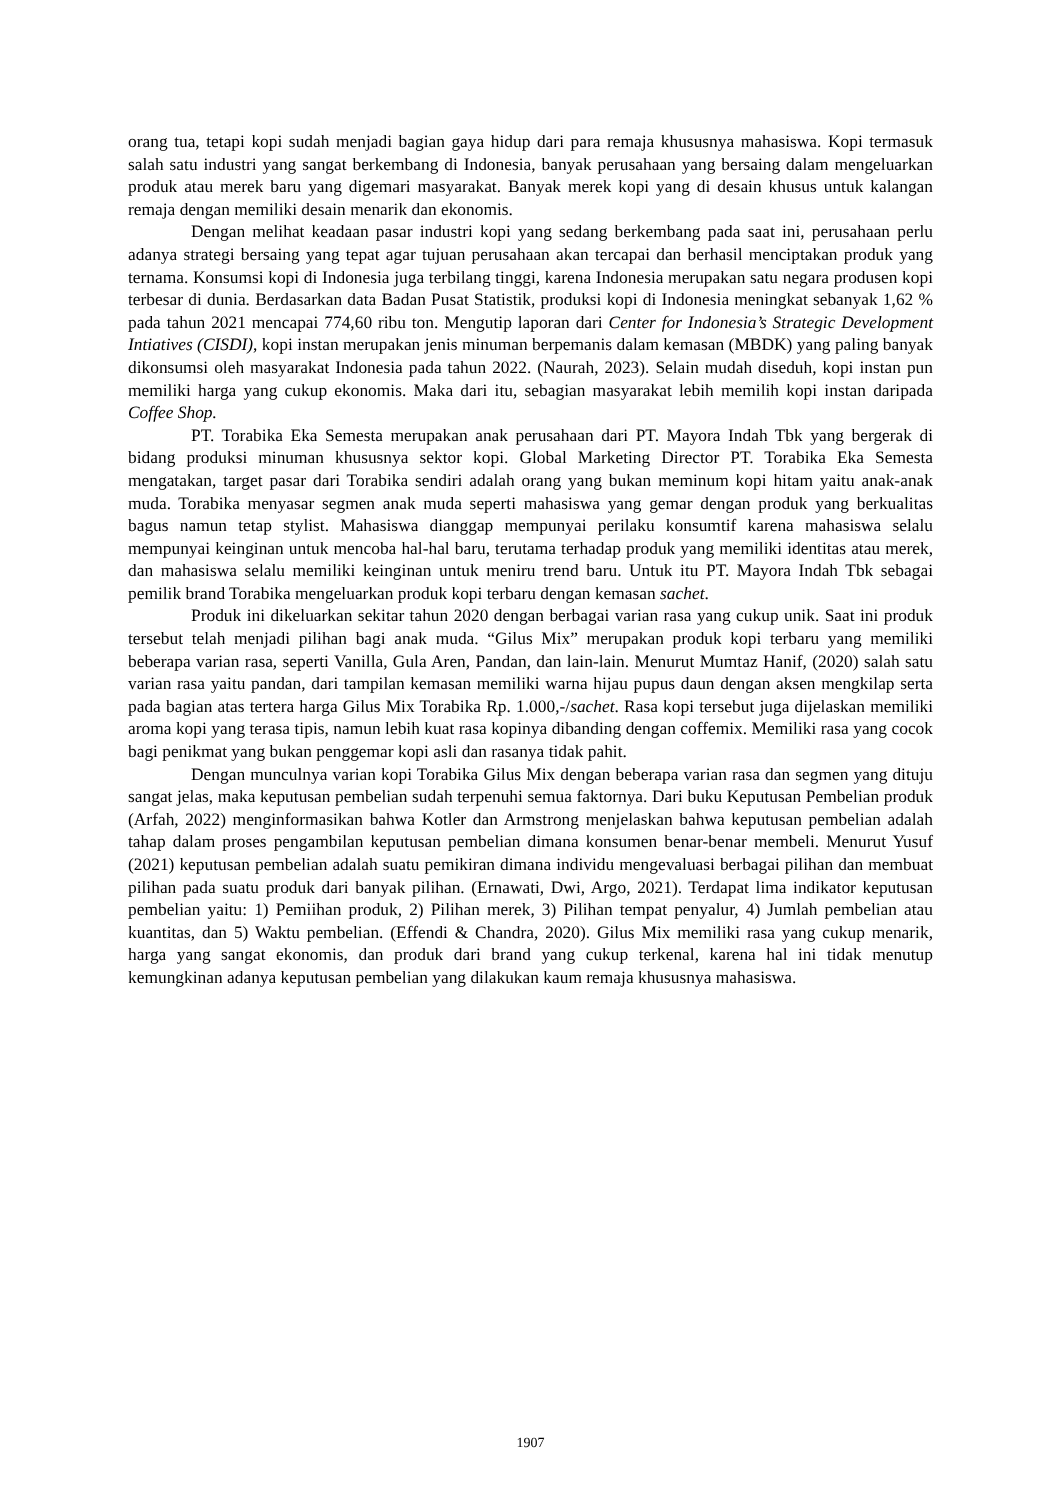orang tua, tetapi kopi sudah menjadi bagian gaya hidup dari para remaja khususnya mahasiswa. Kopi termasuk salah satu industri yang sangat berkembang di Indonesia, banyak perusahaan yang bersaing dalam mengeluarkan produk atau merek baru yang digemari masyarakat. Banyak merek kopi yang di desain khusus untuk kalangan remaja dengan memiliki desain menarik dan ekonomis.
Dengan melihat keadaan pasar industri kopi yang sedang berkembang pada saat ini, perusahaan perlu adanya strategi bersaing yang tepat agar tujuan perusahaan akan tercapai dan berhasil menciptakan produk yang ternama. Konsumsi kopi di Indonesia juga terbilang tinggi, karena Indonesia merupakan satu negara produsen kopi terbesar di dunia. Berdasarkan data Badan Pusat Statistik, produksi kopi di Indonesia meningkat sebanyak 1,62 % pada tahun 2021 mencapai 774,60 ribu ton. Mengutip laporan dari Center for Indonesia’s Strategic Development Intiatives (CISDI), kopi instan merupakan jenis minuman berpemanis dalam kemasan (MBDK) yang paling banyak dikonsumsi oleh masyarakat Indonesia pada tahun 2022. (Naurah, 2023). Selain mudah diseduh, kopi instan pun memiliki harga yang cukup ekonomis. Maka dari itu, sebagian masyarakat lebih memilih kopi instan daripada Coffee Shop.
PT. Torabika Eka Semesta merupakan anak perusahaan dari PT. Mayora Indah Tbk yang bergerak di bidang produksi minuman khususnya sektor kopi. Global Marketing Director PT. Torabika Eka Semesta mengatakan, target pasar dari Torabika sendiri adalah orang yang bukan meminum kopi hitam yaitu anak-anak muda. Torabika menyasar segmen anak muda seperti mahasiswa yang gemar dengan produk yang berkualitas bagus namun tetap stylist. Mahasiswa dianggap mempunyai perilaku konsumtif karena mahasiswa selalu mempunyai keinginan untuk mencoba hal-hal baru, terutama terhadap produk yang memiliki identitas atau merek, dan mahasiswa selalu memiliki keinginan untuk meniru trend baru. Untuk itu PT. Mayora Indah Tbk sebagai pemilik brand Torabika mengeluarkan produk kopi terbaru dengan kemasan sachet.
Produk ini dikeluarkan sekitar tahun 2020 dengan berbagai varian rasa yang cukup unik. Saat ini produk tersebut telah menjadi pilihan bagi anak muda. “Gilus Mix” merupakan produk kopi terbaru yang memiliki beberapa varian rasa, seperti Vanilla, Gula Aren, Pandan, dan lain-lain. Menurut Mumtaz Hanif, (2020) salah satu varian rasa yaitu pandan, dari tampilan kemasan memiliki warna hijau pupus daun dengan aksen mengkilap serta pada bagian atas tertera harga Gilus Mix Torabika Rp. 1.000,-/sachet. Rasa kopi tersebut juga dijelaskan memiliki aroma kopi yang terasa tipis, namun lebih kuat rasa kopinya dibanding dengan coffemix. Memiliki rasa yang cocok bagi penikmat yang bukan penggemar kopi asli dan rasanya tidak pahit.
Dengan munculnya varian kopi Torabika Gilus Mix dengan beberapa varian rasa dan segmen yang dituju sangat jelas, maka keputusan pembelian sudah terpenuhi semua faktornya. Dari buku Keputusan Pembelian produk (Arfah, 2022) menginformasikan bahwa Kotler dan Armstrong menjelaskan bahwa keputusan pembelian adalah tahap dalam proses pengambilan keputusan pembelian dimana konsumen benar-benar membeli. Menurut Yusuf (2021) keputusan pembelian adalah suatu pemikiran dimana individu mengevaluasi berbagai pilihan dan membuat pilihan pada suatu produk dari banyak pilihan. (Ernawati, Dwi, Argo, 2021). Terdapat lima indikator keputusan pembelian yaitu: 1) Pemiihan produk, 2) Pilihan merek, 3) Pilihan tempat penyalur, 4) Jumlah pembelian atau kuantitas, dan 5) Waktu pembelian. (Effendi & Chandra, 2020). Gilus Mix memiliki rasa yang cukup menarik, harga yang sangat ekonomis, dan produk dari brand yang cukup terkenal, karena hal ini tidak menutup kemungkinan adanya keputusan pembelian yang dilakukan kaum remaja khususnya mahasiswa.
1907